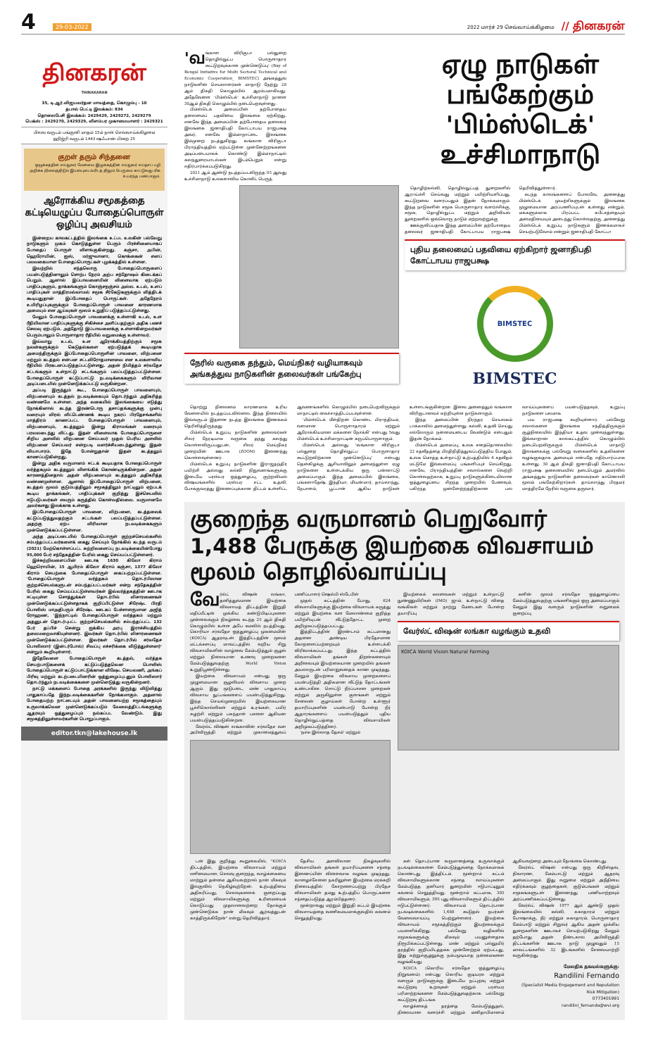4 29-03-2022 2022 மார்ச் 29 செவ்வாய்க்கிழமை // தினகரன்
தினகரன்
THINAKARAN
35, டி.ஆர்.விஜயவர்தன மாவத்தை, கொழும்பு - 10
தபால் பெட்டி இலக்கம்: 834
தொலைபேசி இலக்கம்: 2429429, 2429272, 2429279
பெக்ஸ் : 2429270, 2429329, விளம்பர முகாமையாளர் : 2429321
பிலவ வருடம் பங்குனி மாதம் 15ம் நாள் செவ்வாய்க்கிழமை
ஹிஜ்ரி வருடம் 1443 ஷஃபான் பிறை 25
குறள் தரும் சிந்தனை
ஒழுக்கத்தின் எய்துவர் மேன்மை இழுக்கத்தின் எய்துவர் எய்தாப் பழி
அறிக்க நிலைத்திடும் இயல்புடைவரிடத் திலும் பெருமை காட்டுவது மிக உயர்ந்த பண்பாகும்.
ஆரோக்கிய சமூகத்தை கட்டியெழுப்ப போதைப்பொருள் ஒழிப்பு அவசியம்
இன்றைய காலகட்டத்தில் இலங்கை உட்பட உலகின் பல்வேறு நாடுகளும் முகம் கொடுத்துள்ள பெரும் பிரச்சினையாகப் போதைப் பொருள் விளங்குகின்றது. கஞ்சா, அபின், ஹெரோயின், ஐஸ், மர்ஜுவானா, கொக்கைன் எனப் பலவகையான போதைப்பொருட்கள் புழக்கத்தில் உள்ளன.
இவற்றில் எந்தவொரு போதைப்பொருளைப் பயன்படுத்தினாலும் சொற்ப நேரம் அற்ப சந்தோஷம் கிடைக்கப் பெறும். ஆனால் இப்பாவனையின் விளைவாக ஏற்படும் பாதிப்புகளும், தாக்கங்களும் கொஞ்சநஞ்சம் அல்ல. உடல், உளப் பாதிப்புகள் மாத்திரமல்லாமல் சமூக சீர்கேடுகளுக்கும் வித்திடக் கூடியதுதான் இப்போதைப் பொருட்கள். அதேநேரம் உயிரிழப்புகளுக்கும் போதைப்பொருள் பாவனை காரணமாக அமையும் என ஆய்வுகள் மூலம் உறுதிப் படுத்தப்பட்டுள்ளது.
மேலும் போதைப்பொருள் பாவனைக்கு உள்ளாகி உடல், உள ரீதியிலான பாதிப்புகளுக்கு சிகிச்சை அளிப்பதற்கும் அதிக பணச் செலவு ஏற்படும். அத்தோடு இப்பாவனைக்கு உள்ளாகின்றவர்கள் பெரும்பாலும் பொருளாதார ரீதியில் வறுமைக்கு உள்ளாவர்.
இவ்வாறு உடல், உள ஆரோக்கியத்திற்கும் சமூக நலன்களுக்கும் கெடுதல்களை ஏற்படுத்தக் கூடியதாக அமைந்திருக்கும் இப்போதைப்பொருளின் பாவனை, விற்பனை மற்றும் கடத்தல் என்பன சட்டவிரோதமானவை என உலகளாவிய ரீதியில் பிரகடனப்படுத்தப்பட்டுள்ளது. அதன் நிமித்தம் சர்வதேச சட்டங்களும் உள்நாட்டு சட்டங்களும் பலப்படுத்தப்பட்டுள்ளன. போதைப்பொருள் கட்டுப்பாட்டு நடவடிக்கைகளும் விரிவான அடிப்படையில் முன்னெடுக்கப்பட்டு வருகின்றன.
அப்படி இருந்தும் கூட, போதைப்பொருள் பாவனையும், விற்பனையும் கடத்தல் நடவடிக்கையும் தொடர்ந்தும் அதிகரித்த வண்ணமே உள்ளன. அந்த வகையில் இலங்கையை எடுத்து நோக்கினால் கடந்த இரண்டொரு தசாப்தங்களுக்கு முன்பு வரையும் விரல் விட்டெண்ணக் கூடிய நகரப் பிரதேசங்களில் மாத்திரம் காணப்பட்ட போதைப்பொருள் பாவனையும், விற்பனையும், கடத்தலும் இன்று கிராமங்கள் வரையும் பரவலடைந்து விட்டது. இதன் விளைவாக போதைப்பொருளை சிறிய அளவில் விற்பனை செய்பவர் முதல் பெரிய அளவில் விற்பனை செய்பவர் என்றபடி வளர்ச்சியடைந்துள்ளது இதன் வியாபாரம். இதே போன்றுதான் இதன் கடத்தலும் காணப்படுகின்றது.
இன்று அதிக வருமானம் ஈட்டக் கூடியதாக போதைப்பொருள் வர்த்தகமும் கடத்தலும் விளங்கிக் கொண்டிருக்கின்றன. அதன் காரணத்தினதால் அதன் விற்பனையும் கடத்தலும் அதிகரித்த வண்ணமுள்ளன. ஆனால் இப்போதைப்பொருள் விற்பனை, கடத்தல் மூலம் குடும்பத்திலும் சமூகத்திலும் நாட்டிலும் ஏற்படக் கூடிய தாக்கங்கள், பாதிப்புக்கள் குறித்து இச்செயலில் ஈடுபடுபவர்கள் எவரும் கருத்தில் கொள்வதில்லை. வருமானமே அவர்களது இலக்காக உள்ளது.
இப்போதைப்பொருள் பாவனை, விற்பனை, கடத்தலைக் கட்டுப்படுத்துவதற்கும் சட்டங்கள் பலப்படுத்தப்பட்டுள்ளன. அதற்கு ஏற்ப விரிவான நடவடிக்கைகளும் முன்னெடுக்கப்பட்டுள்ளன.
அந்த அடிப்படையில் போதைப்பொருள் குற்றச்செயல்களில் சம்பந்தப்பட்டவர்களைக் கைது செய்யும் நோக்கில் கடந்த வருடம் (2021) மேற்கொள்ளப்பட்ட சுற்றிவளைப்பு நடவடிக்கையின்போது 95,000 பேர் சந்தேகத்தின் பேரில் கைது செய்யப்பட்டுள்ளனர்.
இச்சுற்றிவளைப்பின் ஊடாக 1630 கிலோ கிராம் ஹெரொயின், 15 ஆயிரம் கிலோ கிராம் கஞ்சா, 1377 கிலோ கிராம் செயற்கை போதைப்பொருள் கைப்பற்றப்பட்டுள்ளன. 'போதைப்பொருள் வர்த்தகம் தொடர்பிலான குற்றச்செயல்களுடன் சம்பந்தப்பட்டவர்கள் என்ற சந்தேகத்தின் பேரில் கைது செய்யப்பட்டுள்ளவர்கள் இவ்வர்த்தகத்தின் ஊடாக ஈட்டியுள்ள சொத்துக்கள் தொடர்பில் விசாரணைகள் முன்னெடுக்கப்பட்டுள்ளதாகக் குறிப்பிட்டுள்ள சிரேஷ்ட பிரதி பொலிஸ் மாஅதிபரும் சிரேஷ்ட ஊடகப் பேச்சாளருமான அஜித் ரோஹண, 'இந்நாட்டில் போதைப்பொருள் வர்த்தகம் மற்றும் அதனுடன் தொடர்புபட்ட குற்றச்செயல்களில் சம்பந்தப்பட்ட 132 பேர் தப்பிச் சென்று ஐக்கிய அரபு இராச்சியத்தில் தலைமறைவாகியுள்ளனர். இவர்கள் தொடர்பில் விசாரணைகள் முன்னெடுக்கப்பட்டுள்ளன. இவர்கள் தொடர்பில் சர்வதேச பொலிஸார் (இன்டர்போல்) சிவப்பு எச்சரிக்கை விடுத்துள்ளனர்' என்றும் கூறியுள்ளார்.
இதேவேளை போதைப்பொருள் கடத்தல், வர்த்தக செயற்பாடுகளைக் கட்டுப்படுத்தவென பொலிஸ் போதைப்பொருள் கட்டுப்பாட்டுக்கான விஷேட செயலணி, அங்கப் பிரிவு மற்றும் கடற்படையினரின் ஒத்துழைப்புடனும் பொலிஸார் தொடர்ந்தும் நடவடிக்கைகளை முன்னெடுத்து வருகின்றனர்.
நாட்டு மக்களைப் போதை அரக்கனில் இருந்து விடுவித்து பாதுகாப்பதே இந்நடவடிக்கைகளின் நோக்கமாகும். அதனால் போதையற்ற நாட்டையும் அதன் பாவனையற்ற சமூகத்தையும் உருவாக்கவென முன்னெடுக்கப்படும் வேலைத்திட்டங்களுக்கு ஆதரவும் ஒத்துழைப்பும் நல்கப்பட வேண்டும். இது சமூகத்திலுள்ளவர்களின் பொறுப்பாகும்.
editor.tkn@lakehouse.lk
'வ ங்காள விரிகுடா பல்துறை தொழில்நுட்ப பொருளாதார கூட்டுறவுக்கான முன்னெடுப்பு' (Bay of Bengal Initiative for Multi Sectoral Technical and Economic Cooperation_ BIMSTEC) அங்கத்துவ நாடுகளின் செயலாளர்கள் மாநாடு நேற்று 28 ஆம் திகதி கொழும்பில் ஆரம்பமாகியது. அதேவேளை 'பிம்ஸ்டெக்' உச்சிமாநாடு நாளை 30ஆம் திகதி கொழும்பில் நடைபெறவுள்ளது.
பிம்ஸ்டெக் அமைப்பின் தற்போதைய தலைமைப் பதவியை இலங்கை ஏற்கிறது. எனவே இந்த அமைப்பின் தற்போதைய தலைவர் இலங்கை ஜனாதிபதி கோட்டாபய ராஜபக்ஷ அவர். எனவே இம்மாநாட்டை இலங்கை இம்முறை நடத்துகிறது. வங்காள விரிகுடா பிராந்தியத்தில் ஏற்பட்டுள்ள முன்னேற்றங்களை அடிப்படையாகக் கொண்டு இம்மாநாட்டில் கலந்துரையாடல்கள் இடம்பெறும் என்று எதிர்பார்க்கப்படுகிறது.
2021 ஆம் ஆண்டு நடத்தப்படவிருந்த 05 ஆவது உச்சிமாநாடு உலகளாவிய கொவிட் பெருந்
ஏழு நாடுகள் பங்கேற்கும் 'பிம்ஸ்டெக்' உச்சிமாநாடு
நேரில் வருகை தந்தும், மெய்நிகர் வழியாகவும் அங்கத்துவ நாடுகளின் தலைவர்கள் பங்கேற்பு
தொழிற்கல்வி, தொழில்நுட்பத் துறைகளில் ஆராய்ச்சி செய்வது மற்றும் பயிற்சியளிப்பது, கூட்டுறவை வளர்ப்பதும் இதன் நோக்கமாகும். இந்த நாடுகளின் சமூக பொருளாதார வளர்ச்சிக்கு, சமூக, தொழில்நுட்ப மற்றும் அறிவியல் துறைகளில் ஒவ்வொரு நாடும் மற்றவற்றுக்கு
ஊக்குவிப்பதாக இந்த அமைப்பின் தற்போதைய தலைவர் ஜனாதிபதி கோட்டாபய ராஜபக்ஷ தெரிவித்துள்ளார்.
கடந்த காலங்களைப் போலவே, அனைத்து பிம்ஸ்டெக் முயற்சிகளுக்கும் இலங்கை முழுமையான அர்ப்பணிப்புடன் உள்ளது என்றும், மக்களுக்காக பிரப்பட்ட சுபீட்சத்தையும் அமைதியையும் அடைந்து கொள்வதற்கு, அனைத்து பிம்ஸ்டெக் உறுப்பு நாடுகளும் இணக்கமாகச் செயற்படுவோம் என்றும் ஜனாதிபதி கோட்டா
புதிய தலைமைப் பதவியை ஏற்கிறார் ஜனாதிபதி கோட்டாபய ராஜபக்ஷ
BIMSTEC
BIMSTEC
தொற்று நிலைமை காரணமாக உரிய வேளையில் நடத்தப்படவில்லை. இந்த நிலையில் இவ்வருடம் இதனை நடத்த இலங்கை இணக்கம் தெரிவித்திருந்தது.
பிம்ஸ்டெக் உறுப்பு நாடுகளின் தலைவர்கள் சிலர் நேரடியாக வருகை தந்து கலந்து கொள்ளவிருப்பதுடன், சிலர் மெய்நிகர் முறையின் ஊடாக (ZOOM) இணைந்து கொள்ளவுள்ளனர்.
பிம்ஸ்டெக் உறுப்பு நாடுகளின் இராஜதந்திர பயிற்சி அல்லது கல்வி நிறுவனங்களுக்கு இடையே பரஸ்பர ஒத்துழைப்பு, குற்றவியல் விஷயங்களில் பரஸ்பர சட்ட உதவி, போக்குவரத்து இணைப்புக்கான திட்டம் உள்ளிட்ட ஆவணங்களில் கொழும்பில் நடைபெறவிருக்கும் மாநாட்டில் கைச்சாத்திடப்படவுள்ளன.
'பிம்ஸ்டெக் மீள்திறன் கொண்ட பிராந்தியம், வளமான பொருளாதாரம் மற்றும் ஆரோக்கியமான மக்களை நோக்கி' என்பது 5வது பிம்ஸ்டெக் உச்சிமாநாட்டின் கருப்பொருளாகும்.
பிம்ஸ்டெக் அல்லது 'வங்காள விரிகுடா பல்துறை தொழில்நுட்ப பொருளாதார கூட்டுறவிற்கான முன்னெடுப்பு' என்பது தென்கிழக்கு ஆசியாவிலும் அமைந்துள்ள ஏழு நாடுகளை உள்ளடக்கிய ஒரு பன்னாட்டு அமைப்பாகும். இந்த அமைப்பில் இலங்கை, பங்களாதேஷ், இந்தியா, மியன்மார், தாய்லாந்து, நேபாளம், பூட்டான் ஆகிய நாடுகள் உள்ளடங்குகின்றன. இவை அனைத்தும் வங்காள விரிகுடாவைச் சுற்றியுள்ள நாடுகளாகும்.
இந்த அமைப்பின் நிரந்தர செயலகம் டாக்காவில் அமைந்துள்ளது. கல்வி, உதவி செய்து எல்லோரும் நன்மையடைய வேண்டும் என்பதும் இதன் நோக்கம்.
பிம்ஸ்டெக் அமைப்பு, உலக சனத்தொகையில் 22 சதவீதத்தை பிரதிநிதித்துவப்படுத்திய போதும், உலக மொத்த உள்நாட்டு உற்பத்தியில் 4 சதவீதம் மட்டுமே இவ்வமைப்பு பங்களிப்புச் செய்கிறது. எனவே, பிராந்தியத்தின் சவால்களை வெற்றி கொள்வதற்காக, உறுப்பு நாடுகளுக்கிடையிலான ஒத்துழைப்பை சிறந்த முறையில் பேணவும், பகிர்ந்த முன்னேற்றத்திற்கான பல வாய்ப்புகளைப் பயன்படுத்தவும், உறுப்பு நாடுகளை பலமாக
பய ராஜபக்ஷ கூறியுள்ளார். பல்வேறு சவால்களை இலங்கை சந்தித்திருக்கும் சூழ்நிலையில் இந்தியா உதவ முன்வந்துள்ளது. இவ்வாறான காலகட்டத்தில் கொழும்பில் நடைபெறவிருக்கும் பிம்ஸ்டெக் மாநாடு இலங்கைக்கு பல்வேறு வகைகளில் உதவிகளை வழங்குவதாக அமையும் என்பதே எதிர்பார்ப்பாக உள்ளது. 30 ஆம் திகதி ஜனாதிபதி கோட்டாபய ராஜபக்ஷ தலைமையில் நடைபெறும் அமர்வில் அங்கத்துவ நாடுகளின் தலைவர்கள் காணொலி மூலம் பங்கேற்கிறார்கள். தாய்லாந்து பிரதமர் மாத்திரமே நேரில் வருகை தருவார்.
குறைந்த வருமானம் பெறுவோர் 1,488 பேருக்கு இயற்கை விவசாயம் மூலம் தொழில்வாய்ப்பு
வே ர்ல்ட் விஷன் லங்கா, தனித்துவமான இயற்கை விவசாயத் திட்டத்தின் இறுதி மதிப்பீட்டின் முக்கிய கண்டுபிடிப்புகளை முன்வைக்கும் நிகழ்வை கடந்த 25 ஆம் திகதி கொழும்பில் உள்ள அபே கமவில் நடத்தியது. கொரியா சர்வதேச ஒத்துழைப்பு முகமையின் (KOICA) ஆதரவுடன் இத்திட்டத்தின் மூலம் மட்டக்களப்பு மாவட்டத்தில் வறிய சிறு விவசாயிகளின் வாழ்வை மேம்படுத்தும் சூழல் மற்றும் நிலையான உணவு முறைகளை மேம்படுத்துவதற்கு World Vision உறுதிபூண்டுள்ளது.
இயற்கை விவசாயம் என்பது ஒரு முழுமையான சூழலியல் விவசாய முறை ஆகும். இது மூடுபடை, மண் பாதுகாப்பு விவசாய நுட்பங்களைப் பயன்படுத்துகிறது. இந்த செயல்முறையில் இயற்கையான பூச்சிகொல்லிகள் மற்றும் உரங்கள், பயிர் சுழற்சி மற்றும் பசுந்தாள் பசளை ஆகியன பயன்படுத்தப்படுகின்றன.
வேர்ல்ட் விஷன் லங்காவின் சர்வதேச வள அபிவிருத்தி மற்றும் முகாமைத்துவப் பணிப்பாளர் ஷெல்பி ஸ்டேபிள்
முதல் கட்டத்தின் போது, 624 விவசாயிகளுக்கு இயற்கை விவசாயக் கருத்து மற்றும் இயற்கை வள மேலாண்மை குறித்த பயிற்சியுடன் வீட்டுத்தோட்ட முறை அறிமுகப்படுத்தப்பட்டது.
இத்திட்டத்தின் இரண்டாம் கட்டமானது அதனை அண்டிய பிரதேசமான கோறளைப்பற்றையும் உள்ளடக்கி விரிவாக்கப்பட்டது. இந்த கட்டத்தில் விவசாயிகள் தங்கள் திறன்களையும் அறிவையும் இயற்கையான முறையில் தங்கள் அயலாருடன் பரிமாறுவதைக் காண முடிந்தது. மேலும் இயற்கை விவசாய முறைகளைப் பயன்படுத்தி அதிகமான வீட்டுத் தோட்டங்கள் உண்டாகின. சொட்டு நீர்ப்பாசன முறைகள் மற்றும் அருகிலுள்ள குளங்கள் மற்றும் சேலைன் குழாய்கள் போன்ற உள்ளூர் தயாரிப்புகளின் பயன்பாடு போன்ற நீர் ஆதாரங்களைப் பயன்படுத்தும் புதிய தொழில்நுட்பத்தை விவசாயிகள் அறிமுகப்படுத்தினர்.
'நச்சு இல்லாத தேசம்' மற்றும்
இயற்கைக் கலவைகள் மற்றும் உள்நாட்டு நுண்ணுயிரிகள் (IMO) ஜாம், உள்நாட்டு விதை வங்கிகள் மற்றும் நாற்று மேடைகள் போன்ற தயாரிப்பு
களின் மூலம் சர்வதேச ஒத்துழைப்பை மேம்படுத்துவதற்கு பங்களிக்கும் ஒரு அமைப்பாகும் மேலும் இது வளரும் நாடுகளின் வறுமைக் குறைப்பு,
வேர்ல்ட் விஷன் லங்கா வழங்கும் உதவி
KOICA World Vision Natural Farming
டன் இது குறித்து கூறுகையில், "KOICA திட்டத்தில், இயற்கை விவசாயம் மற்றும் எளிமையான, செலவு குறைந்த, வாழ்க்கையை மாற்றும் தன்மை ஆகியவற்றால் நான் மிகவும் இலகுவில் நெகிழ்வுற்றேன். உற்பத்தியை அதிகரிப்பது, செலவுகளைக் குறைப்பது மற்றும் விவசாயிகளுக்கு உரிமையைக் கொடுப்பது முதலானவற்றை நோக்கும் முன்னெடுக்க நான் மிகவும் ஆர்வத்துடன் காத்திருக்கிறேன்" என்று தெரிவித்தார்.
தேசிய அளவிலான நிகழ்வுகளில் விவசாயிகள் தங்கள் தயாரிப்புகளை சந்தை இணைப்பின் விளைவாக வழங்க முடிந்தது. வாழைச்சேனை நகரிலுள்ள இயற்கை மரக்கறி நிலையத்தில் கோறளைப்பற்று பிரதேச விவசாயிகள் தமது உற்பத்திப் பொருட்களை சந்தைப்படுத்த ஆரம்பித்தனர்.
மூன்றாவது மற்றும் இறுதி கட்டம் இயற்கை விவசாயத்தை வணிகமயமாக்குவதில் கவனம் செலுத்தியது.
கள் தொடர்பான வருமானத்தை உருவாக்கும் நடவடிக்கைகளை மேம்படுத்துவதை நோக்கமாகக் கொண்டது இத்திட்டம். மூன்றாம் கட்டம் விவசாயிகளுக்கான சந்தை வாய்ப்புகளை மேம்படுத்த தனியார் துறையின் ஈடுபாட்டிலும் கவனம் செலுத்தியது. மூன்றாம் கட்டமாக, 305 விவசாயிகளும், 395 புது விவசாயிகளும் திட்டத்தில் ஈடுபட்டுள்ளனர். விவசாயம் தொடர்பான நடவடிக்கைகளில் 1,488 கூடுதல் நபர்கள் வேலைவாய்ப்பு பெற்றுள்ளனர். இயற்கை விவசாயம் சமூகத்திற்கும் இயற்கைக்கும் பயனளிக்கிறது. பல்வேறு வழிகளில் சமூகங்களுக்கு மிகவும் பயனுள்ளதாக நிரூபிக்கப்பட்டுள்ளது. மண் மற்றும் பல்லுயிர் தரத்தில் குறிப்பிடத்தக்க முன்னேற்றம் ஏற்பட்டது, இது சுற்றுச்சூழலுக்கு நம்பமுடியாத நன்மைகளை வழங்கியது.
KOICA (கொரிய சர்வதேச ஒத்துழைப்பு நிறுவனம்) என்பது கொரிய குடியரசு மற்றும் வளரும் நாடுகளுக்கு இடையே நட்புறவு மற்றும் கூட்டுறவு உறவுகள் மற்றும் பரஸ்பர பரிமாற்றங்களை மேம்படுத்துவதற்காக பல்வேறு கூட்டுறவு திட்டங்க
வாழ்க்கைத் தரத்தை மேம்படுத்துதல், நிலையான வளர்ச்சி மற்றும் மனிதாபிமானம் ஆகியவற்றை அடையும் நோக்கை கொண்டது.
வேர்ல்ட் விஷன் என்பது ஒரு கிறிஸ்தவ, நிவாரண, மேம்பாட்டு மற்றும் ஆதரவு அமைப்பாகும். இது வறுமை மற்றும் அநீதியை எதிர்க்கவும் குழந்தைகள், குடும்பங்கள் மற்றும் சமூகங்களுடன் இணைந்து பணியாற்றவும் அர்ப்பணிக்கப்பட்டுள்ளது.
வேர்ல்ட் விஷன் 1977 ஆம் ஆண்டு முதல் இலங்கையில் கல்வி, சுகாதாரம் மற்றும் போஷாக்கு, நீர் மற்றும் சுகாதாரம், பொருளாதார மேம்பாடு மற்றும் சிறுவர் ஆகிய அதன் முக்கிய துறைகளின் ஊடாகச் செயற்படுகிறது மேலும் தற்போது அதன் நீண்டகால அபிவிருத்தி திட்டங்களின் ஊடாக நாடு முழுவதும் 15 மாவட்டங்களில் 32 இடங்களில் சேவையாற்றி வருகின்றது.
மேலதிக தகவல்களுக்கு:
Randilini Fernando
(Specialist Media Engagement and Reputation Risk Mitigation)
0773401991
randilini_fernando@wvi.org